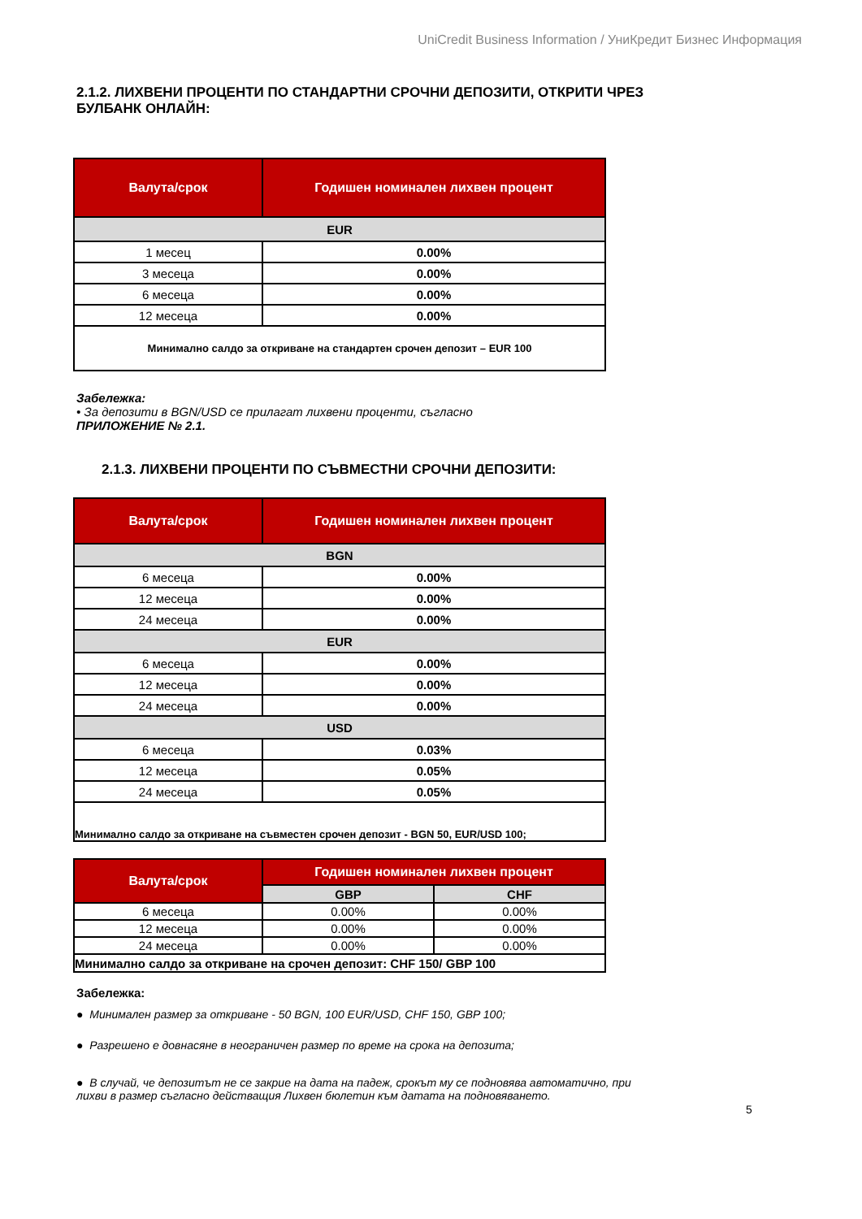UniCredit Business Information / УниКредит Бизнес Информация
2.1.2. ЛИХВЕНИ ПРОЦЕНТИ ПО СТАНДАРТНИ СРОЧНИ ДЕПОЗИТИ, ОТКРИТИ ЧРЕЗ БУЛБАНК ОНЛАЙН:
| Валута/срок | Годишен номинален лихвен процент |
| --- | --- |
| EUR | |
| 1 месец | 0.00% |
| 3 месеца | 0.00% |
| 6 месеца | 0.00% |
| 12 месеца | 0.00% |
| Минимално салдо за откриване на стандартен срочен депозит – EUR 100 | |
Забележка:
• За депозити в BGN/USD се прилагат лихвени проценти, съгласно
ПРИЛОЖЕНИЕ № 2.1.
2.1.3. ЛИХВЕНИ ПРОЦЕНТИ ПО СЪВМЕСТНИ СРОЧНИ ДЕПОЗИТИ:
| Валута/срок | Годишен номинален лихвен процент |
| --- | --- |
| BGN | |
| 6 месеца | 0.00% |
| 12 месеца | 0.00% |
| 24 месеца | 0.00% |
| EUR | |
| 6 месеца | 0.00% |
| 12 месеца | 0.00% |
| 24 месеца | 0.00% |
| USD | |
| 6 месеца | 0.03% |
| 12 месеца | 0.05% |
| 24 месеца | 0.05% |
| Минимално салдо за откриване на съвместен срочен депозит - BGN 50, EUR/USD 100; | |
| Валута/срок | Годишен номинален лихвен процент | |
| --- | --- | --- |
| | GBP | CHF |
| 6 месеца | 0.00% | 0.00% |
| 12 месеца | 0.00% | 0.00% |
| 24 месеца | 0.00% | 0.00% |
| Минимално салдо за откриване на срочен депозит: CHF 150/ GBP 100 | | |
Забележка:
● Минимален размер за откриване - 50 BGN, 100 EUR/USD, CHF 150, GBP 100;
● Разрешено е довнасяне в неограничен размер по време на срока на депозита;
● В случай, че депозитът не се закрие на дата на падеж, срокът му се подновява автоматично, при лихви в размер съгласно действащия Лихвен бюлетин към датата на подновяването.
5